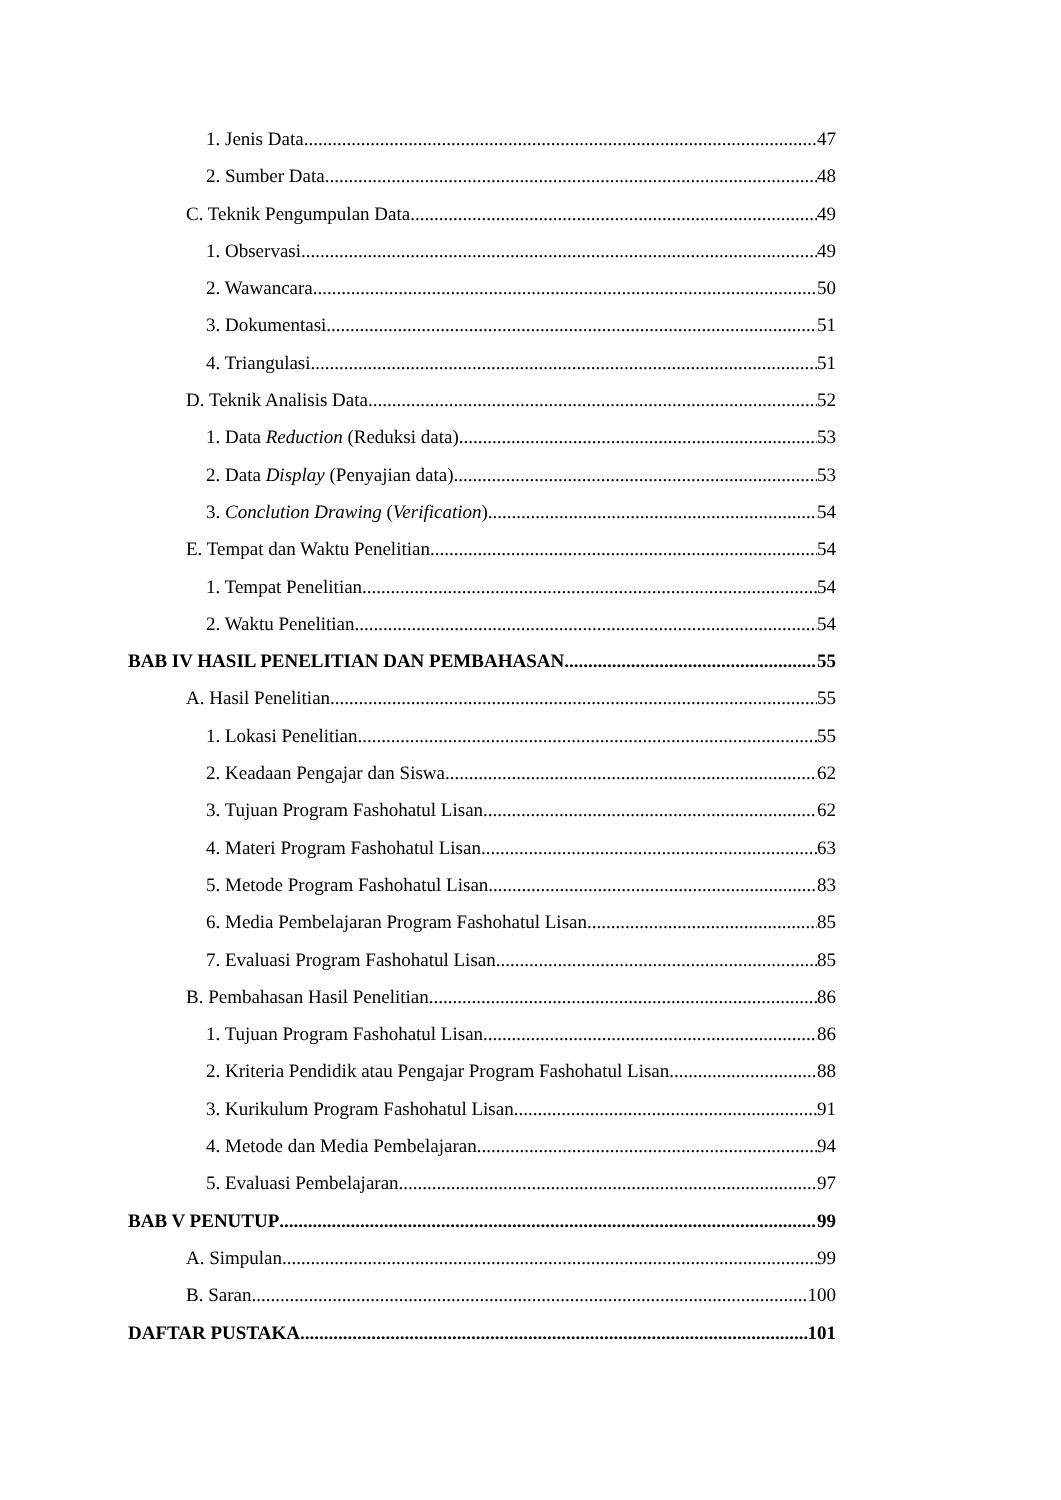1. Jenis Data 47
2. Sumber Data 48
C. Teknik Pengumpulan Data 49
1. Observasi 49
2. Wawancara 50
3. Dokumentasi 51
4. Triangulasi 51
D. Teknik Analisis Data 52
1. Data Reduction (Reduksi data) 53
2. Data Display (Penyajian data) 53
3. Conclution Drawing (Verification) 54
E. Tempat dan Waktu Penelitian 54
1. Tempat Penelitian 54
2. Waktu Penelitian 54
BAB IV HASIL PENELITIAN DAN PEMBAHASAN 55
A. Hasil Penelitian 55
1. Lokasi Penelitian 55
2. Keadaan Pengajar dan Siswa 62
3. Tujuan Program Fashohatul Lisan 62
4. Materi Program Fashohatul Lisan 63
5. Metode Program Fashohatul Lisan 83
6. Media Pembelajaran Program Fashohatul Lisan 85
7. Evaluasi Program Fashohatul Lisan 85
B. Pembahasan Hasil Penelitian 86
1. Tujuan Program Fashohatul Lisan 86
2. Kriteria Pendidik atau Pengajar Program Fashohatul Lisan 88
3. Kurikulum Program Fashohatul Lisan 91
4. Metode dan Media Pembelajaran 94
5. Evaluasi Pembelajaran 97
BAB V PENUTUP 99
A. Simpulan 99
B. Saran 100
DAFTAR PUSTAKA 101